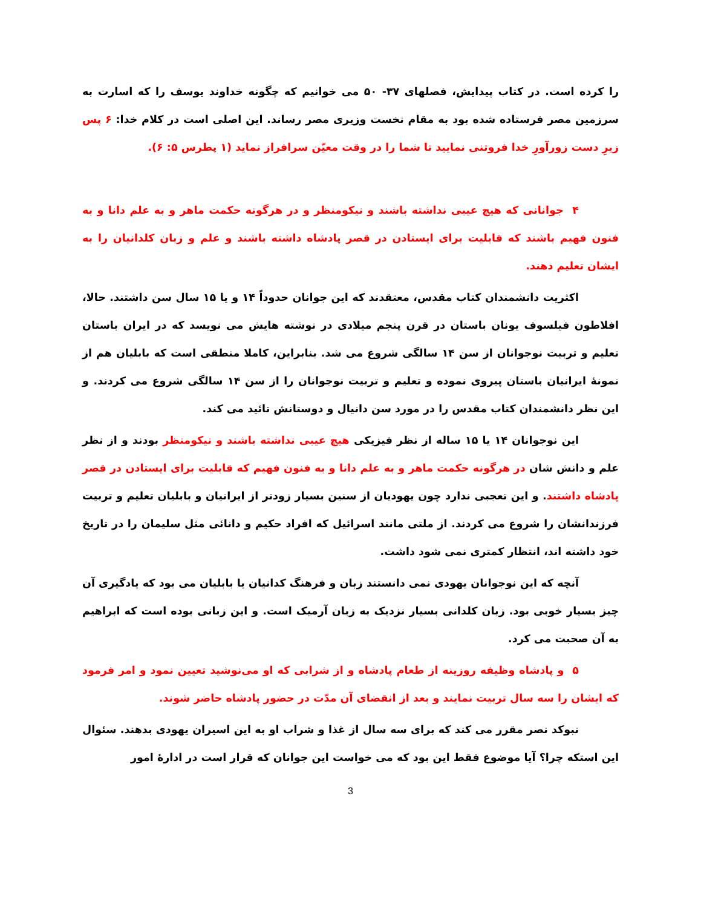را کرده است. در کتاب پیدایش، فصلهای ۳۷- ۵۰ می خوانیم که چگونه خداوند یوسف را که اسارت به سرزمین مصر فرستاده شده بود به مقام نخست وزیری مصر رساند. این اصلی است در کلام خدا: ۶ پس زیرِ دست زورآورِ خدا فروتنی نمایید تا شما را در وقت معیّن سرافراز نماید (۱ پطرس ۵: ۶).
۴ جوانانی که هیچ عیبی نداشته باشند و نیکومنظر و در هرگونه حکمت ماهر و به علم دانا و به فنون فهیم باشند که قابلیت برای ایستادن در قصر پادشاه داشته باشند و علم و زبان کلدانیان را به ایشان تعلیم دهند.
اکثریت دانشمندان کتاب مقدس، معتقدند که این جوانان حدوداً ۱۴ و یا ۱۵ سال سن داشتند. حالا، افلاطون فیلسوف یونان باستان در قرن پنجم میلادی در نوشته هایش می نویسد که در ایران باستان تعلیم و تربیت نوجوانان از سن ۱۴ سالگی شروع می شد. بنابراین، کاملا منطقی است که بابلیان هم از نمونهٔ ایرانیان باستان پیروی نموده و تعلیم و تربیت نوجوانان را از سن ۱۴ سالگی شروع می کردند. و این نظر دانشمندان کتاب مقدس را در مورد سن دانیال و دوستانش تائید می کند.
این نوجوانان ۱۴ یا ۱۵ ساله از نظر فیزیکی هیچ عیبی نداشته باشند و نیکومنظر بودند و از نظر علم و دانش شان در هرگونه حکمت ماهر و به علم دانا و به فنون فهیم که قابلیت برای ایستادن در قصر پادشاه داشتند. و این تعجبی ندارد چون یهودیان از سنین بسیار زودتر از ایرانیان و بابلیان تعلیم و تربیت فرزندانشان را شروع می کردند. از ملتی مانند اسرائیل که افراد حکیم و دانائی مثل سلیمان را در تاریخ خود داشته اند، انتظار کمتری نمی شود داشت.
آنچه که این نوجوانان یهودی نمی دانستند زبان و فرهنگ کدانیان یا بابلیان می بود که یادگیری آن چیز بسیار خوبی بود. زبان کلدانی بسیار نزدیک به زبان آرمیک است. و این زبانی بوده است که ابراهیم به آن صحبت می کرد.
۵ و پادشاه وظیفه روزینه از طعام پادشاه و از شرابی که او می‌نوشید تعیین نمود و امر فرمود که ایشان را سه سال تربیت نمایند و بعد از انقضای آن مدّت در حضور پادشاه حاضر شوند.
نبوکد نصر مقرر می کند که برای سه سال از غذا و شراب او به این اسیران یهودی بدهند. سئوال این استکه چرا؟ آیا موضوع فقط این بود که می خواست این جوانان که قرار است در ادارهٔ امور
3